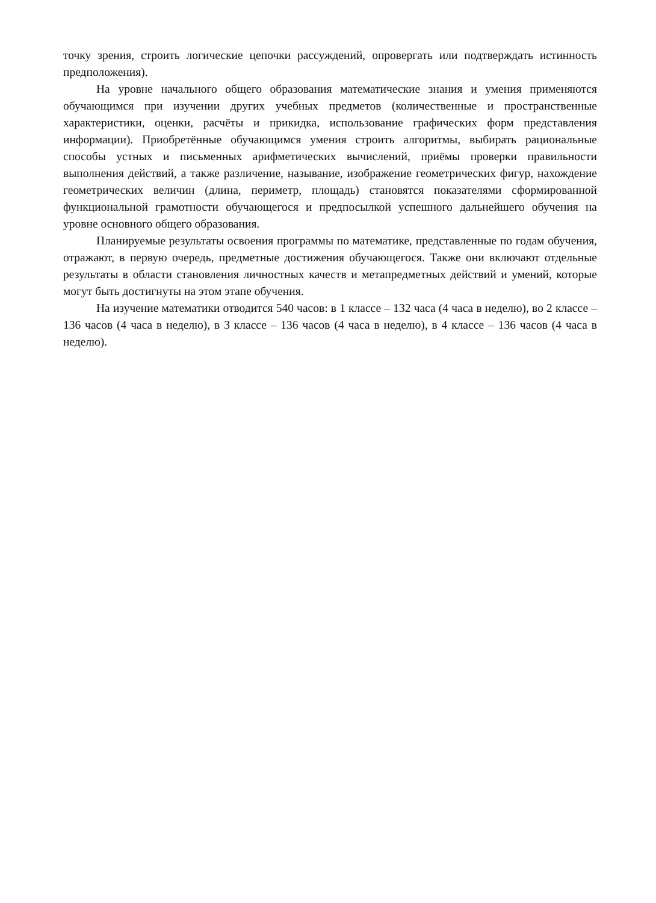точку зрения, строить логические цепочки рассуждений, опровергать или подтверждать истинность предположения).
На уровне начального общего образования математические знания и умения применяются обучающимся при изучении других учебных предметов (количественные и пространственные характеристики, оценки, расчёты и прикидка, использование графических форм представления информации). Приобретённые обучающимся умения строить алгоритмы, выбирать рациональные способы устных и письменных арифметических вычислений, приёмы проверки правильности выполнения действий, а также различение, называние, изображение геометрических фигур, нахождение геометрических величин (длина, периметр, площадь) становятся показателями сформированной функциональной грамотности обучающегося и предпосылкой успешного дальнейшего обучения на уровне основного общего образования.
Планируемые результаты освоения программы по математике, представленные по годам обучения, отражают, в первую очередь, предметные достижения обучающегося. Также они включают отдельные результаты в области становления личностных качеств и метапредметных действий и умений, которые могут быть достигнуты на этом этапе обучения.
На изучение математики отводится 540 часов: в 1 классе – 132 часа (4 часа в неделю), во 2 классе – 136 часов (4 часа в неделю), в 3 классе – 136 часов (4 часа в неделю), в 4 классе – 136 часов (4 часа в неделю).